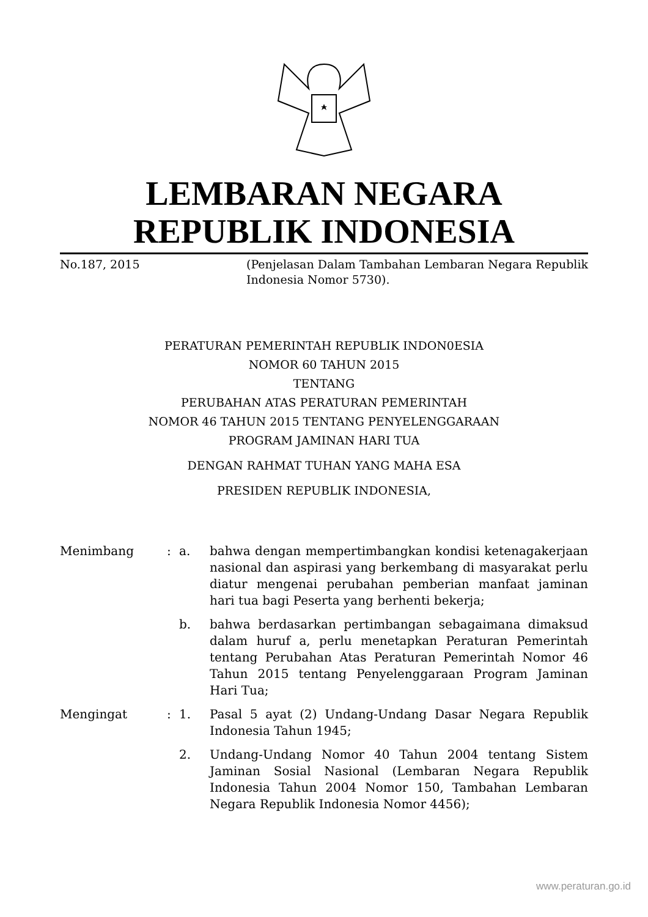LEMBARAN NEGARA
REPUBLIK INDONESIA
No.187, 2015 (Penjelasan Dalam Tambahan Lembaran Negara Republik Indonesia Nomor 5730).
PERATURAN PEMERINTAH REPUBLIK INDON0ESIA
NOMOR 60 TAHUN 2015
TENTANG
PERUBAHAN ATAS PERATURAN PEMERINTAH
NOMOR 46 TAHUN 2015 TENTANG PENYELENGGARAAN
PROGRAM JAMINAN HARI TUA
DENGAN RAHMAT TUHAN YANG MAHA ESA
PRESIDEN REPUBLIK INDONESIA,
| Menimbang | : | a. | bahwa dengan mempertimbangkan kondisi ketenagakerjaan nasional dan aspirasi yang berkembang di masyarakat perlu diatur mengenai perubahan pemberian manfaat jaminan hari tua bagi Peserta yang berhenti bekerja; |
| | | b. | bahwa berdasarkan pertimbangan sebagaimana dimaksud dalam huruf a, perlu menetapkan Peraturan Pemerintah tentang Perubahan Atas Peraturan Pemerintah Nomor 46 Tahun 2015 tentang Penyelenggaraan Program Jaminan Hari Tua; |
| Mengingat | : | 1. | Pasal 5 ayat (2) Undang-Undang Dasar Negara Republik Indonesia Tahun 1945; |
| | | 2. | Undang-Undang Nomor 40 Tahun 2004 tentang Sistem Jaminan Sosial Nasional (Lembaran Negara Republik Indonesia Tahun 2004 Nomor 150, Tambahan Lembaran Negara Republik Indonesia Nomor 4456); |
www.peraturan.go.id